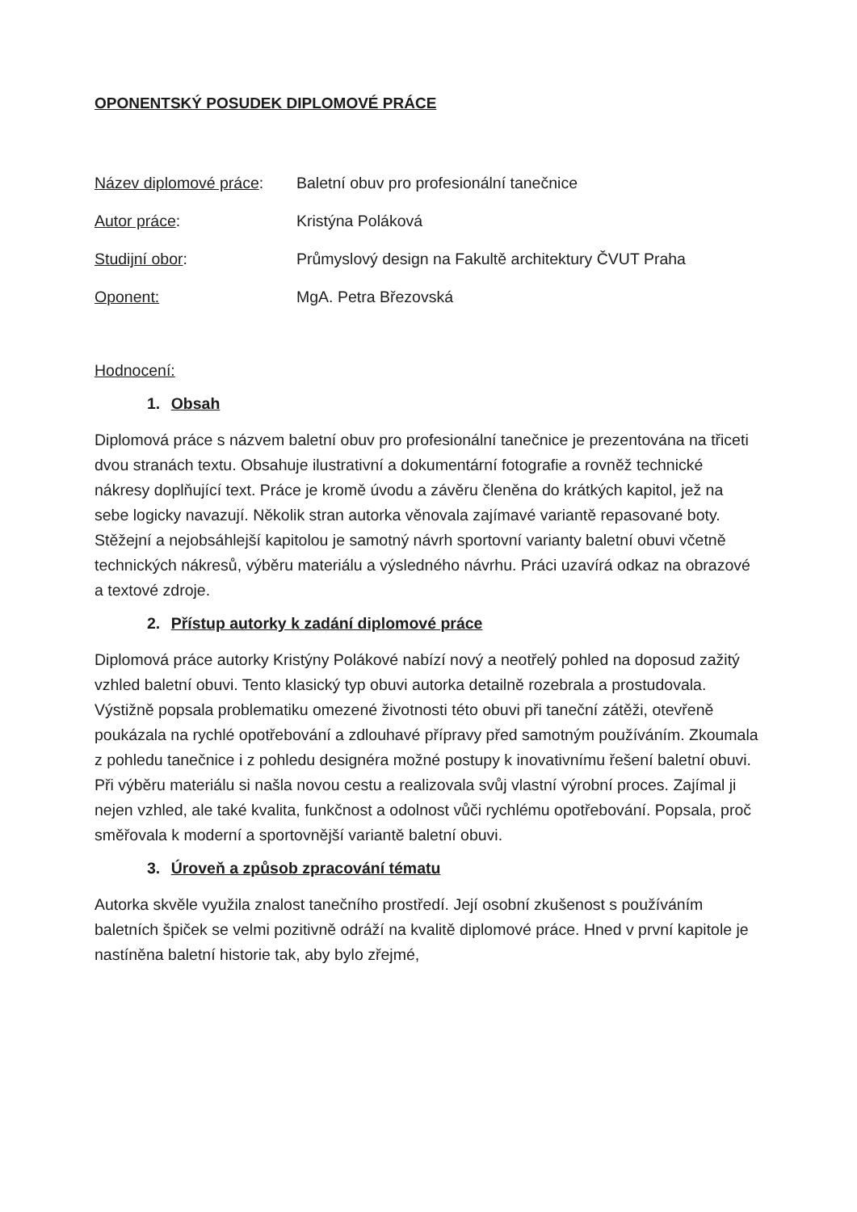OPONENTSKÝ POSUDEK DIPLOMOVÉ PRÁCE
Název diplomové práce: Baletní obuv pro profesionální tanečnice Autor práce: Kristýna Poláková Studijní obor: Průmyslový design na Fakultě architektury ČVUT Praha Oponent: MgA. Petra Březovská
Hodnocení:
1. Obsah
Diplomová práce s názvem baletní obuv pro profesionální tanečnice je prezentována na třiceti dvou stranách textu. Obsahuje ilustrativní a dokumentární fotografie a rovněž technické nákresy doplňující text. Práce je kromě úvodu a závěru členěna do krátkých kapitol, jež na sebe logicky navazují. Několik stran autorka věnovala zajímavé variantě repasované boty. Stěžejní a nejobsáhlejší kapitolou je samotný návrh sportovní varianty baletní obuvi včetně technických nákresů, výběru materiálu a výsledného návrhu. Práci uzavírá odkaz na obrazové a textové zdroje.
2. Přístup autorky k zadání diplomové práce
Diplomová práce autorky Kristýny Polákové nabízí nový a neotřelý pohled na doposud zažitý vzhled baletní obuvi. Tento klasický typ obuvi autorka detailně rozebrala a prostudovala. Výstižně popsala problematiku omezené životnosti této obuvi při taneční zátěži, otevřeně poukázala na rychlé opotřebování a zdlouhavé přípravy před samotným používáním. Zkoumala z pohledu tanečnice i z pohledu designéra možné postupy k inovativnímu řešení baletní obuvi. Při výběru materiálu si našla novou cestu a realizovala svůj vlastní výrobní proces. Zajímal ji nejen vzhled, ale také kvalita, funkčnost a odolnost vůči rychlému opotřebování. Popsala, proč směřovala k moderní a sportovnější variantě baletní obuvi.
3. Úroveň a způsob zpracování tématu
Autorka skvěle využila znalost tanečního prostředí. Její osobní zkušenost s používáním baletních špiček se velmi pozitivně odráží na kvalitě diplomové práce. Hned v první kapitole je nastíněna baletní historie tak, aby bylo zřejmé,